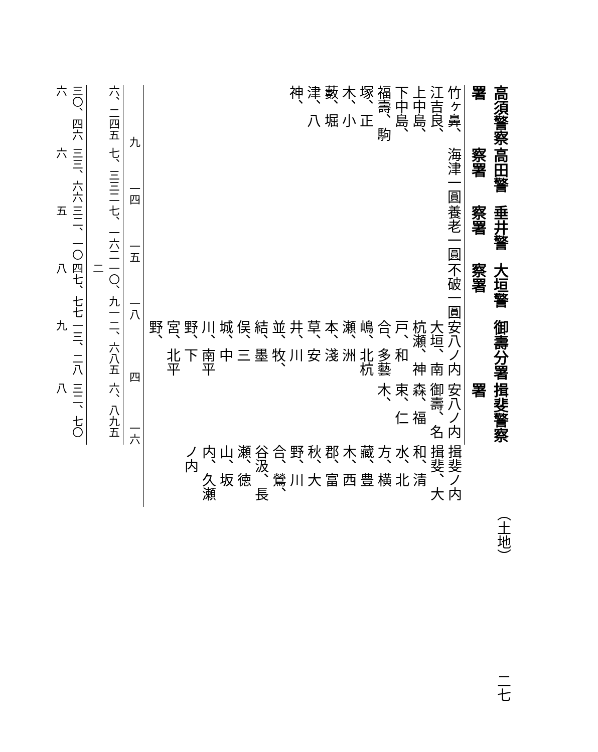| 高須警察署 | 高田警察署 | 垂井警察署 | 大垣警察署 | 御壽分署 | 揖斐警察署 | |
| 竹ヶ鼻、江吉良、上中島、下中島、福壽、駒塚、正木、小藪、堀津、八神、 | 海津一圓 | 養老一圓 | 不破一圓 | 安八ノ内 大垣、南杭瀬、神戸、和合、多藝嶋、北杭瀬、洲本、淺草、安井、川並、牧、結、墨俣、三城、中川、南平野、下宮、北平野、 | 安八ノ内 御壽、名森、福束、仁木、 | 揖斐ノ内 揖斐、大和、清水、北方、横藏、豊木、西郡、富秋、大野、川合、鶯、谷汲、長瀬、徳山、坂内、久瀬ノ内 |
| 九 | 一四 | 一五 | 一八 | 四 | 一六 | |
| 六、二四五 | 七、三三二 | 七、一六二 | 一〇、九一二 | 二、六八五 | 六、八九五 | |
| 三〇、四六六 | 三三、六六六 | 三二、一〇五 | 四七、七七八 | 一三、二八九 | 三二、七〇八 | |
（土地） 二七